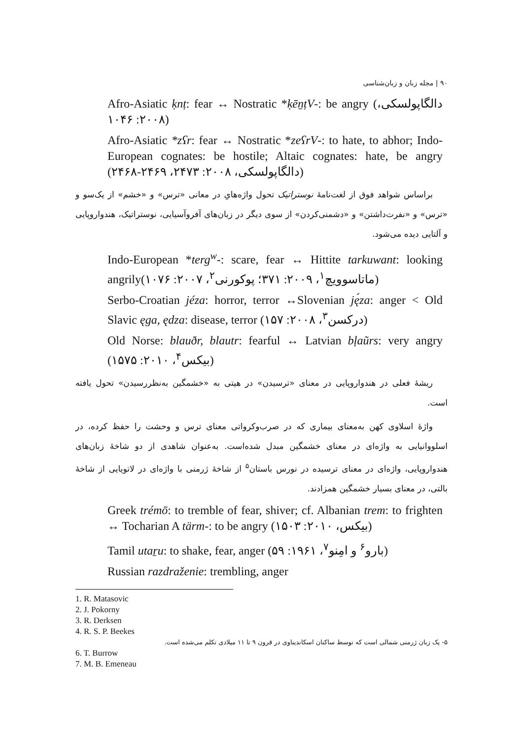۹۰ | مجله زبان و زبان‌شناسی
Afro-Asiatic ḳnṭ: fear ↔ Nostratic *ḳēn̠ṭV-: be angry (دالگاپولسکی، ۲۰۰۸: ۱۰۴۶)
Afro-Asiatic *zʕr: fear ↔ Nostratic *zeʕrV-: to hate, to abhor; Indo-European cognates: be hostile; Altaic cognates: hate, be angry (دالگاپولسکی، ۲۰۰۸: ۲۴۷۳، ۲۴۶۹-۲۴۶۸)
براساس شواهد فوق از لغت‌نامهٔ نوستراتیک تحول واژه‌هایِ در معانی «ترس» و «خشم» از یک‌سو و «ترس» و «نفرت‌داشتن» و «دشمنی‌کردن» از سوی دیگر در زبان‌های آفروآسیایی، نوستراتیک، هندواروپایی و آلتایی دیده می‌شود.
Indo-European *terg<sup>w</sup>-: scare, fear ↔ Hittite tarkuwant: looking angrily(ماتاسوویچ<sup>۱</sup>، ۲۰۰۹: ۳۷۱؛ پوکورنی<sup>۲</sup>، ۲۰۰۷: ۱۰۷۶)
Serbo-Croatian jéza: horror, terror ↔Slovenian ję́za: anger < Old Slavic ęga, ędza: disease, terror (درکسن<sup>۳</sup>، ۲۰۰۸: ۱۵۷)
Old Norse: blauðr, blautr: fearful ↔ Latvian bļaũrs: very angry (بیکس<sup>۴</sup>، ۲۰۱۰: ۱۵۷۵)
ریشهٔ فعلی در هندواروپایی در معنای «ترسیدن» در هیتی به «خشمگین به‌نظررسیدن» تحول یافته است.
واژهٔ اسلاوی کهن به‌معنای بیماری که در صرب‌وکرواتی معنای ترس و وحشت را حفظ کرده، در اسلووانیایی به واژه‌ای در معنای خشمگین مبدل شده‌است. به‌عنوان شاهدی از دو شاخهٔ زبان‌های هندواروپایی، واژه‌ای در معنای ترسیده در نورس باستان<sup>۵</sup> از شاخهٔ ژرمنی با واژه‌ای در لاتویایی از شاخهٔ بالتی، در معنای بسیار خشمگین همزادند.
Greek trémō: to tremble of fear, shiver; cf. Albanian trem: to frighten ↔ Tocharian A tärm-: to be angry (بیکس، ۲۰۱۰: ۱۵۰۳)
Tamil utaṟu: to shake, fear, anger (بارو<sup>۶</sup> و امِنو<sup>۷</sup>، ۱۹۶۱: ۵۹)
Russian razdraženie: trembling, anger
1. R. Matasovic
2. J. Pokorny
3. R. Derksen
4. R. S. P. Beekes
۵- یک زبان ژرمنی شمالی است که توسط ساکنان اسکاندیناوی در قرون ۹ تا ۱۱ میلادی تکلم می‌شده است.
6. T. Burrow
7. M. B. Emeneau